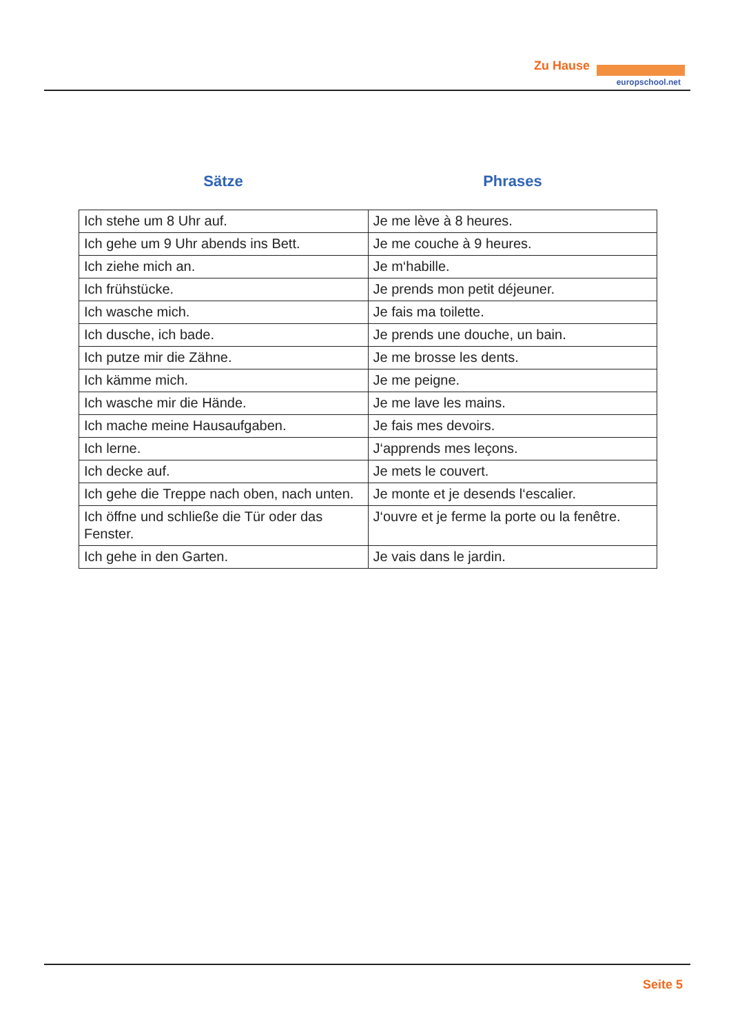Zu Hause
europschool.net
Sätze Phrases
| Ich stehe um 8 Uhr auf. | Je me lève à 8 heures. |
| Ich gehe um 9 Uhr abends ins Bett. | Je me couche à 9 heures. |
| Ich ziehe mich an. | Je m‘habille. |
| Ich frühstücke. | Je prends mon petit déjeuner. |
| Ich wasche mich. | Je fais ma toilette. |
| Ich dusche, ich bade. | Je prends une douche, un bain. |
| Ich putze mir die Zähne. | Je me brosse les dents. |
| Ich kämme mich. | Je me peigne. |
| Ich wasche mir die Hände. | Je me lave les mains. |
| Ich mache meine Hausaufgaben. | Je fais mes devoirs. |
| Ich lerne. | J‘apprends mes leçons. |
| Ich decke auf. | Je mets le couvert. |
| Ich gehe die Treppe nach oben, nach unten. | Je monte et je desends l‘escalier. |
| Ich öffne und schließe die Tür oder das Fenster. | J‘ouvre et je ferme la porte ou la fenêtre. |
| Ich gehe in den Garten. | Je vais dans le jardin. |
Seite 5